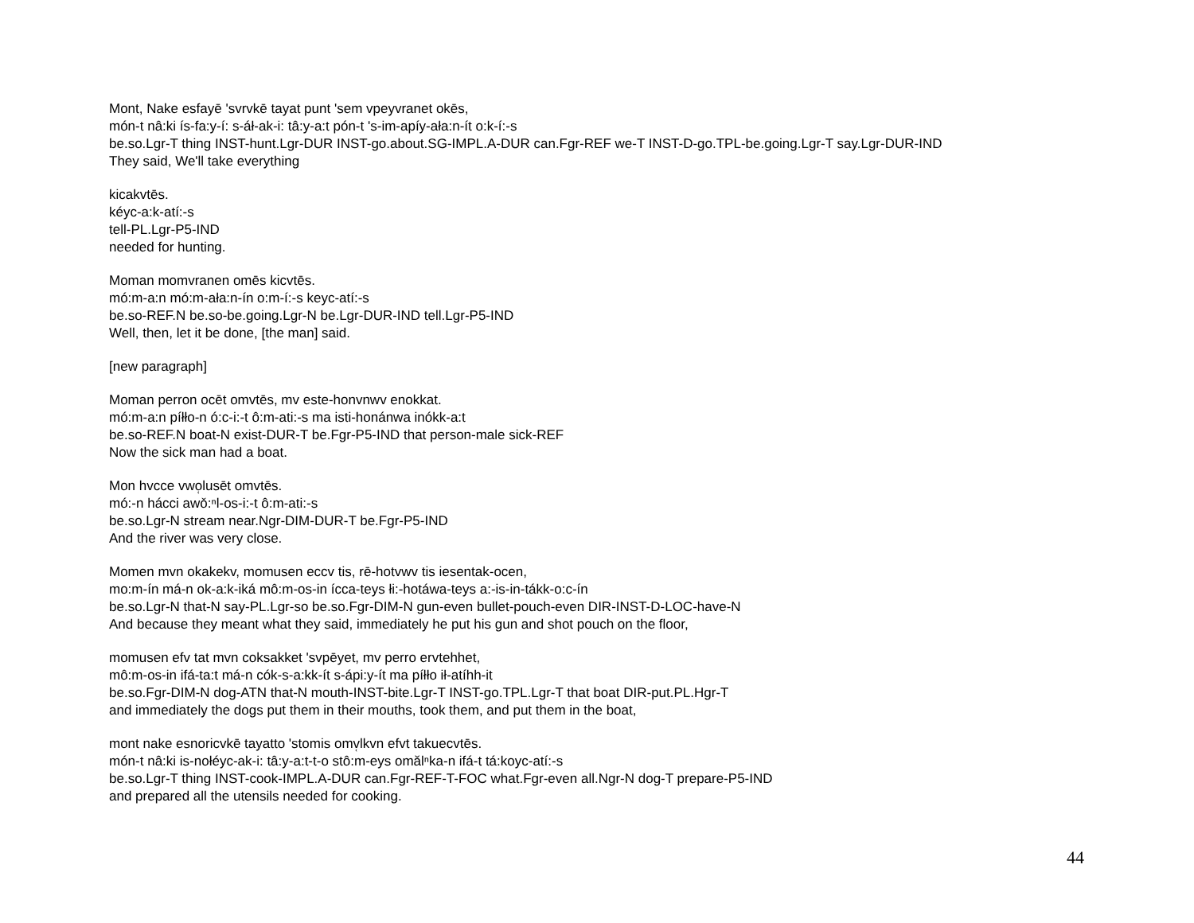Mont, Nake esfayē 'svrvkē tayat punt 'sem vpeyvranet okēs,
món-t nâ:ki ís-fa:y-í: s-áł-ak-i: tâ:y-a:t pón-t 's-im-apíy-ała:n-ít o:k-í:-s
be.so.Lgr-T thing INST-hunt.Lgr-DUR INST-go.about.SG-IMPL.A-DUR can.Fgr-REF we-T INST-D-go.TPL-be.going.Lgr-T say.Lgr-DUR-IND
They said, We'll take everything
kicakvtēs.
kéyc-a:k-atí:-s
tell-PL.Lgr-P5-IND
needed for hunting.
Moman momvranen omēs kicvtēs.
mó:m-a:n mó:m-ała:n-ín o:m-í:-s keyc-atí:-s
be.so-REF.N be.so-be.going.Lgr-N be.Lgr-DUR-IND tell.Lgr-P5-IND
Well, then, let it be done, [the man] said.
[new paragraph]
Moman perron ocēt omvtēs, mv este-honvnwv enokkat.
mó:m-a:n píłło-n ó:c-i:-t ô:m-ati:-s ma isti-honánwa inókk-a:t
be.so-REF.N boat-N exist-DUR-T be.Fgr-P5-IND that person-male sick-REF
Now the sick man had a boat.
Mon hvcce vwo̜lusēt omvtēs.
mó:-n hácci awǒ:ⁿl-os-i:-t ô:m-ati:-s
be.so.Lgr-N stream near.Ngr-DIM-DUR-T be.Fgr-P5-IND
And the river was very close.
Momen mvn okakekv, momusen eccv tis, rē-hotvwv tis iesentak-ocen,
mo:m-ín má-n ok-a:k-iká mô:m-os-in ícca-teys łi:-hotáwa-teys a:-is-in-tákk-o:c-ín
be.so.Lgr-N that-N say-PL.Lgr-so be.so.Fgr-DIM-N gun-even bullet-pouch-even DIR-INST-D-LOC-have-N
And because they meant what they said, immediately he put his gun and shot pouch on the floor,
momusen efv tat mvn coksakket 'svpēyet, mv perro ervtehhet,
mô:m-os-in ifá-ta:t má-n cók-s-a:kk-ít s-ápi:y-ít ma píłło ił-atíhh-it
be.so.Fgr-DIM-N dog-ATN that-N mouth-INST-bite.Lgr-T INST-go.TPL.Lgr-T that boat DIR-put.PL.Hgr-T
and immediately the dogs put them in their mouths, took them, and put them in the boat,
mont nake esnoricvkē tayatto 'stomis omv̜lkvn efvt takuecvtēs.
món-t nâ:ki is-nołéyc-ak-i: tâ:y-a:t-t-o stô:m-eys omălⁿka-n ifá-t tá:koyc-atí:-s
be.so.Lgr-T thing INST-cook-IMPL.A-DUR can.Fgr-REF-T-FOC what.Fgr-even all.Ngr-N dog-T prepare-P5-IND
and prepared all the utensils needed for cooking.
44